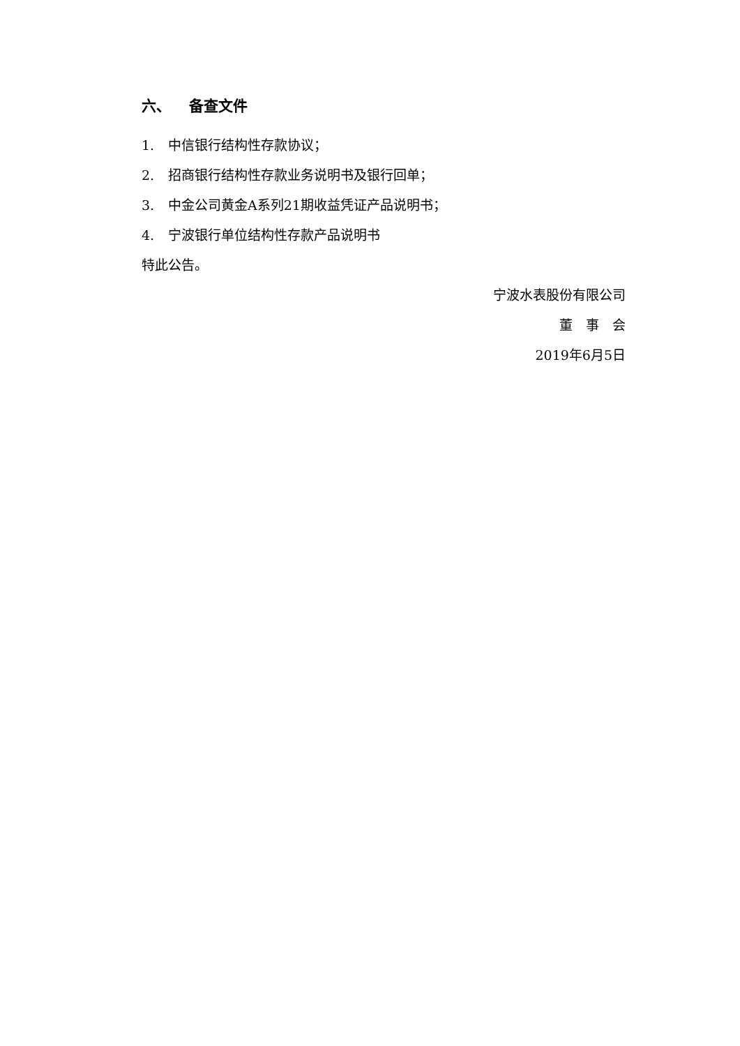六、 备查文件
1. 中信银行结构性存款协议；
2. 招商银行结构性存款业务说明书及银行回单；
3. 中金公司黄金A系列21期收益凭证产品说明书；
4. 宁波银行单位结构性存款产品说明书
特此公告。
宁波水表股份有限公司
董　事　会
2019年6月5日